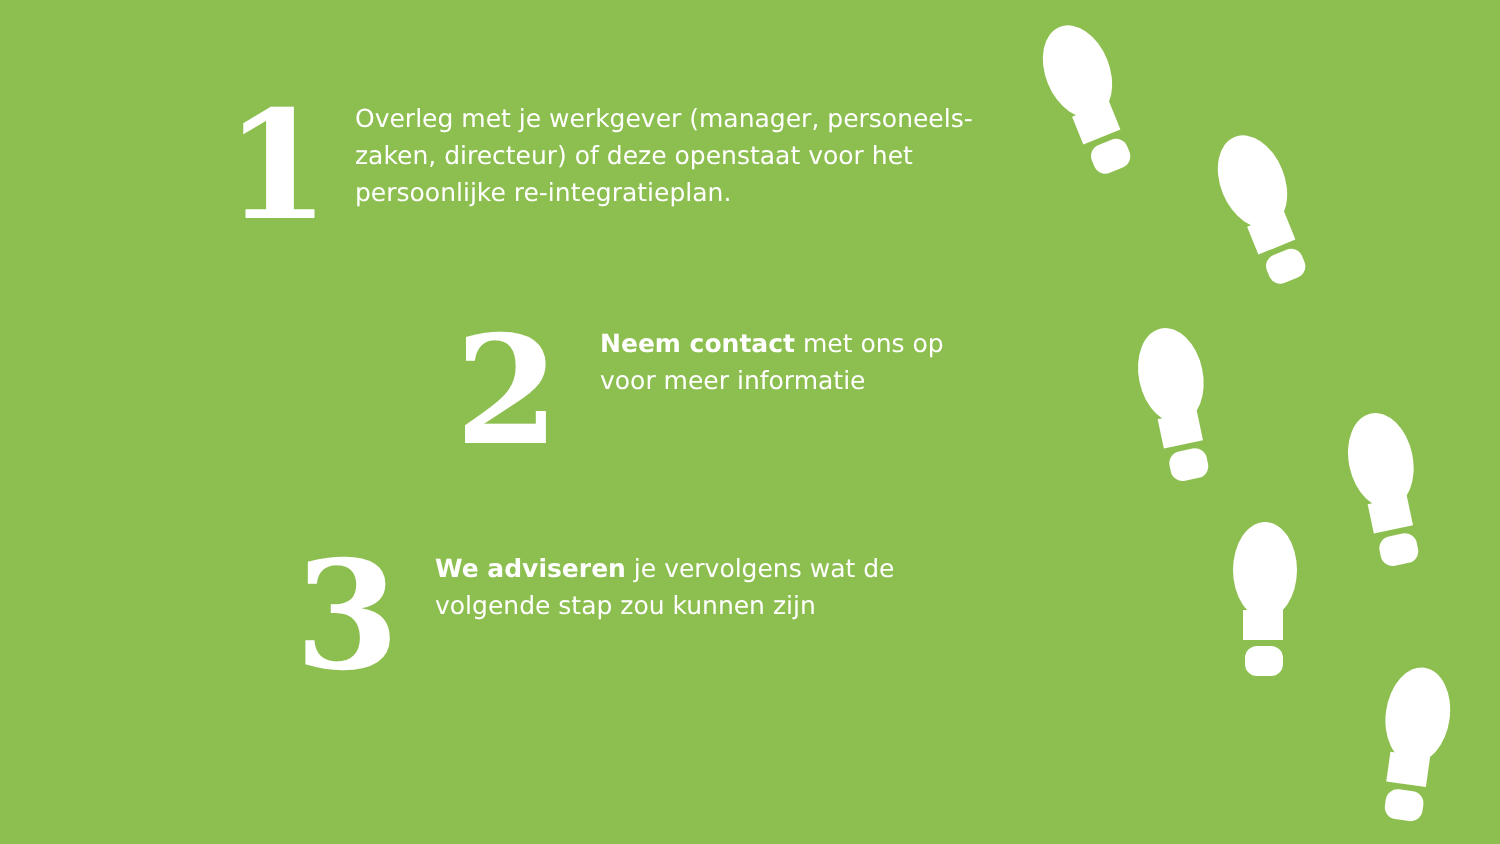1
Overleg met je werkgever (manager, personeels-
zaken, directeur) of deze openstaat voor het
persoonlijke re-integratieplan.
2
Neem contact met ons op
voor meer informatie
3
We adviseren je vervolgens wat de
volgende stap zou kunnen zijn